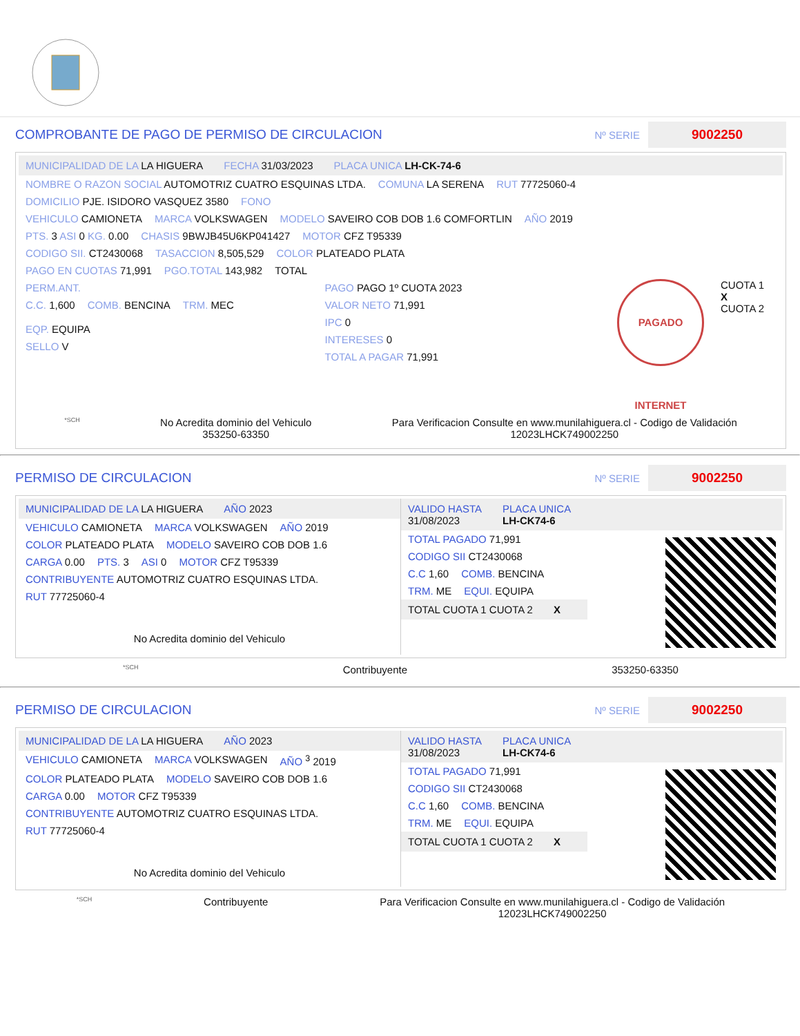COMPROBANTE DE PAGO DE PERMISO DE CIRCULACION Nº SERIE 9002250
MUNICIPALIDAD DE LA LA HIGUERA FECHA 31/03/2023 PLACA UNICA LH-CK-74-6
NOMBRE O RAZON SOCIAL AUTOMOTRIZ CUATRO ESQUINAS LTDA. COMUNA LA SERENA RUT 77725060-4
DOMICILIO PJE. ISIDORO VASQUEZ 3580 FONO
VEHICULO CAMIONETA MARCA VOLKSWAGEN MODELO SAVEIRO COB DOB 1.6 COMFORTLIN AÑO 2019
PTS. 3 ASI 0 KG. 0.00 CHASIS 9BWJB45U6KP041427 MOTOR CFZ T95339
CODIGO SII. CT2430068 TASACCION 8,505,529 COLOR PLATEADO PLATA
PAGO EN CUOTAS 71,991 PGO.TOTAL 143,982 TOTAL
PERM.ANT.
C.C. 1,600 COMB. BENCINA TRM. MEC EQP. EQUIPA
SELLO V
PAGO PAGO 1º CUOTA 2023
VALOR NETO 71,991
IPC 0
INTERESES 0
TOTAL A PAGAR 71,991
PAGADO INTERNET
CUOTA 1
X
CUOTA 2
*SCH No Acredita dominio del Vehiculo
353250-63350 Para Verificacion Consulte en www.munilahiguera.cl - Codigo de Validación
12023LHCK749002250
PERMISO DE CIRCULACION Nº SERIE 9002250
MUNICIPALIDAD DE LA LA HIGUERA AÑO 2023
VEHICULO CAMIONETA MARCA VOLKSWAGEN AÑO 2019
COLOR PLATEADO PLATA MODELO SAVEIRO COB DOB 1.6
CARGA 0.00 PTS. 3 ASI 0 MOTOR CFZ T95339
CONTRIBUYENTE AUTOMOTRIZ CUATRO ESQUINAS LTDA.
RUT 77725060-4
No Acredita dominio del Vehiculo
VALIDO HASTA
31/08/2023 PLACA UNICA
LH-CK74-6
TOTAL PAGADO 71,991
CODIGO SII CT2430068
C.C 1,60 COMB. BENCINA
TRM. ME EQUI. EQUIPA
TOTAL CUOTA 1 CUOTA 2
X
*SCH Contribuyente 353250-63350
PERMISO DE CIRCULACION Nº SERIE 9002250
MUNICIPALIDAD DE LA LA HIGUERA AÑO 2023
VEHICULO CAMIONETA MARCA VOLKSWAGEN AÑO <sup>3</sup> 2019
COLOR PLATEADO PLATA MODELO SAVEIRO COB DOB 1.6
CARGA 0.00 MOTOR CFZ T95339
CONTRIBUYENTE AUTOMOTRIZ CUATRO ESQUINAS LTDA.
RUT 77725060-4
No Acredita dominio del Vehiculo
VALIDO HASTA
31/08/2023 PLACA UNICA
LH-CK74-6
TOTAL PAGADO 71,991
CODIGO SII CT2430068
C.C 1,60 COMB. BENCINA
TRM. ME EQUI. EQUIPA
TOTAL CUOTA 1 CUOTA 2
X
*SCH Contribuyente Para Verificacion Consulte en www.munilahiguera.cl - Codigo de Validación
12023LHCK749002250